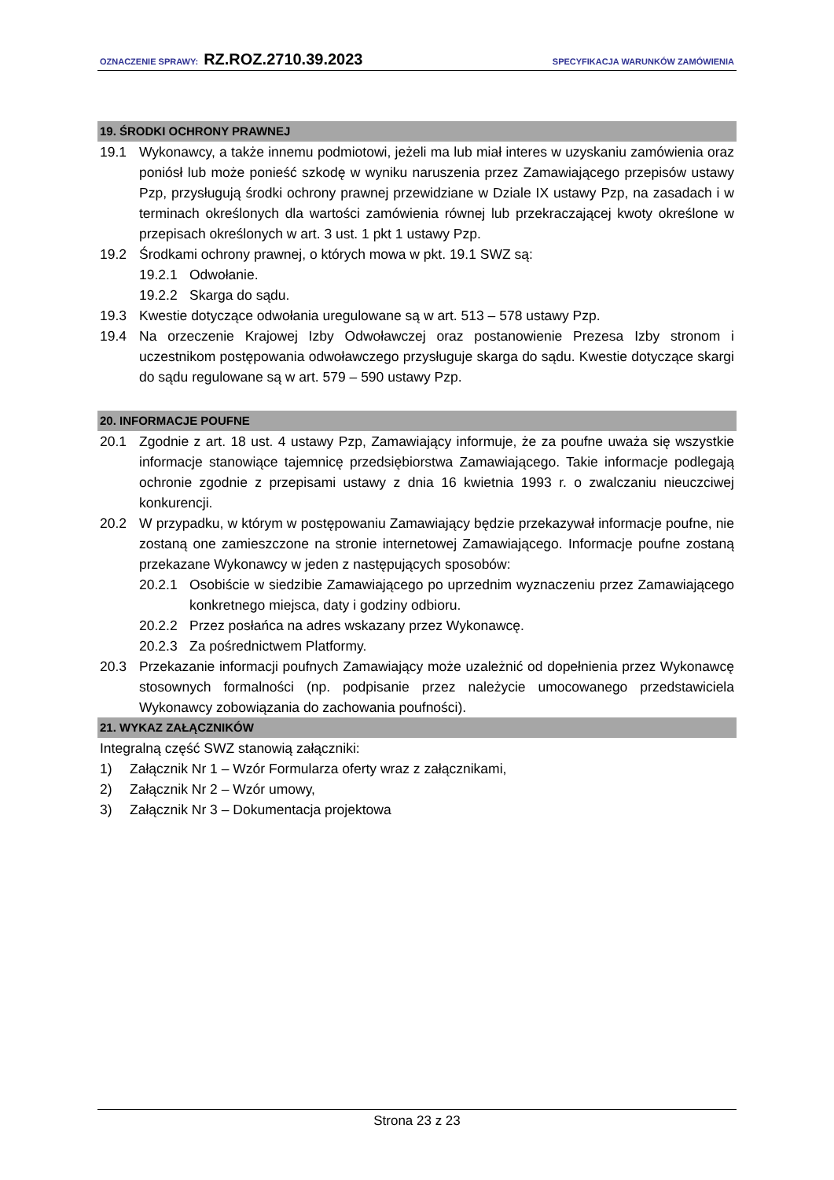OZNACZENIE SPRAWY: RZ.ROZ.2710.39.2023 SPECYFIKACJA WARUNKÓW ZAMÓWIENIA
19. ŚRODKI OCHRONY PRAWNEJ
19.1 Wykonawcy, a także innemu podmiotowi, jeżeli ma lub miał interes w uzyskaniu zamówienia oraz poniósł lub może ponieść szkodę w wyniku naruszenia przez Zamawiającego przepisów ustawy Pzp, przysługują środki ochrony prawnej przewidziane w Dziale IX ustawy Pzp, na zasadach i w terminach określonych dla wartości zamówienia równej lub przekraczającej kwoty określone w przepisach określonych w art. 3 ust. 1 pkt 1 ustawy Pzp.
19.2 Środkami ochrony prawnej, o których mowa w pkt. 19.1 SWZ są:
19.2.1 Odwołanie.
19.2.2 Skarga do sądu.
19.3 Kwestie dotyczące odwołania uregulowane są w art. 513 – 578 ustawy Pzp.
19.4 Na orzeczenie Krajowej Izby Odwoławczej oraz postanowienie Prezesa Izby stronom i uczestnikom postępowania odwoławczego przysługuje skarga do sądu. Kwestie dotyczące skargi do sądu regulowane są w art. 579 – 590 ustawy Pzp.
20. INFORMACJE POUFNE
20.1 Zgodnie z art. 18 ust. 4 ustawy Pzp, Zamawiający informuje, że za poufne uważa się wszystkie informacje stanowiące tajemnicę przedsiębiorstwa Zamawiającego. Takie informacje podlegają ochronie zgodnie z przepisami ustawy z dnia 16 kwietnia 1993 r. o zwalczaniu nieuczciwej konkurencji.
20.2 W przypadku, w którym w postępowaniu Zamawiający będzie przekazywał informacje poufne, nie zostaną one zamieszczone na stronie internetowej Zamawiającego. Informacje poufne zostaną przekazane Wykonawcy w jeden z następujących sposobów:
20.2.1 Osobiście w siedzibie Zamawiającego po uprzednim wyznaczeniu przez Zamawiającego konkretnego miejsca, daty i godziny odbioru.
20.2.2 Przez posłańca na adres wskazany przez Wykonawcę.
20.2.3 Za pośrednictwem Platformy.
20.3 Przekazanie informacji poufnych Zamawiający może uzależnić od dopełnienia przez Wykonawcę stosownych formalności (np. podpisanie przez należycie umocowanego przedstawiciela Wykonawcy zobowiązania do zachowania poufności).
21. WYKAZ ZAŁĄCZNIKÓW
Integralną część SWZ stanowią załączniki:
1) Załącznik Nr 1 – Wzór Formularza oferty wraz z załącznikami,
2) Załącznik Nr 2 – Wzór umowy,
3) Załącznik Nr 3 – Dokumentacja projektowa
Strona 23 z 23